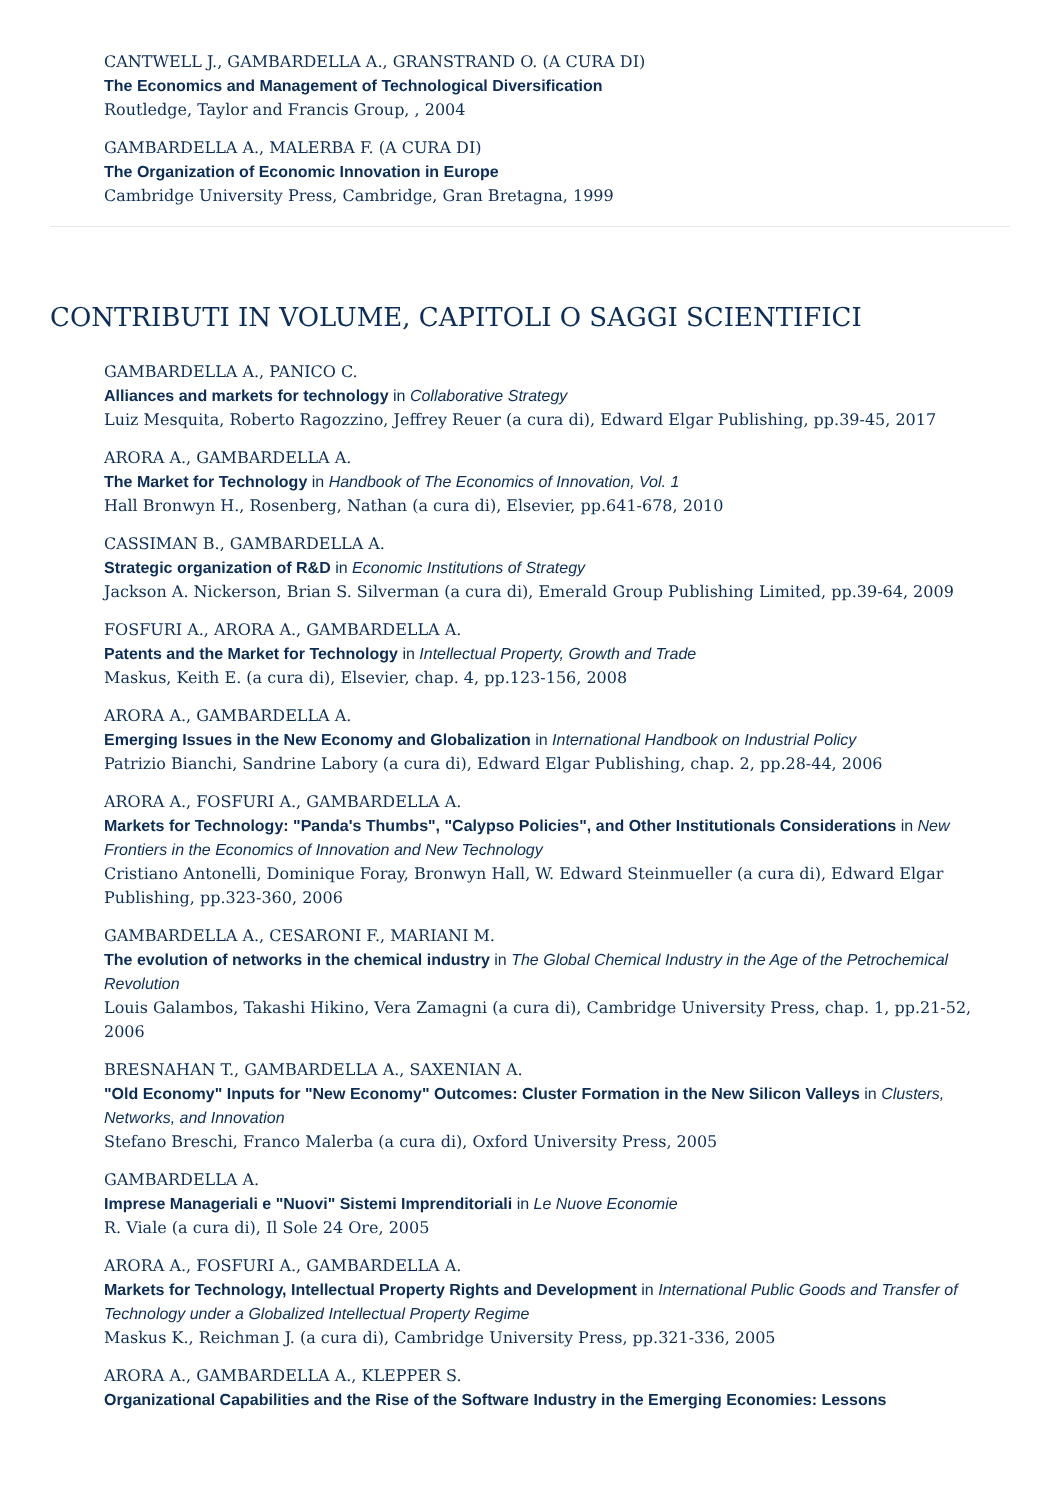CANTWELL J., GAMBARDELLA A., GRANSTRAND O. (A CURA DI)
The Economics and Management of Technological Diversification
Routledge, Taylor and Francis Group, , 2004
GAMBARDELLA A., MALERBA F. (A CURA DI)
The Organization of Economic Innovation in Europe
Cambridge University Press, Cambridge, Gran Bretagna, 1999
CONTRIBUTI IN VOLUME, CAPITOLI O SAGGI SCIENTIFICI
GAMBARDELLA A., PANICO C.
Alliances and markets for technology in Collaborative Strategy
Luiz Mesquita, Roberto Ragozzino, Jeffrey Reuer (a cura di), Edward Elgar Publishing, pp.39-45, 2017
ARORA A., GAMBARDELLA A.
The Market for Technology in Handbook of The Economics of Innovation, Vol. 1
Hall Bronwyn H., Rosenberg, Nathan (a cura di), Elsevier, pp.641-678, 2010
CASSIMAN B., GAMBARDELLA A.
Strategic organization of R&D in Economic Institutions of Strategy
Jackson A. Nickerson, Brian S. Silverman (a cura di), Emerald Group Publishing Limited, pp.39-64, 2009
FOSFURI A., ARORA A., GAMBARDELLA A.
Patents and the Market for Technology in Intellectual Property, Growth and Trade
Maskus, Keith E. (a cura di), Elsevier, chap. 4, pp.123-156, 2008
ARORA A., GAMBARDELLA A.
Emerging Issues in the New Economy and Globalization in International Handbook on Industrial Policy
Patrizio Bianchi, Sandrine Labory (a cura di), Edward Elgar Publishing, chap. 2, pp.28-44, 2006
ARORA A., FOSFURI A., GAMBARDELLA A.
Markets for Technology: "Panda's Thumbs", "Calypso Policies", and Other Institutionals Considerations in New Frontiers in the Economics of Innovation and New Technology
Cristiano Antonelli, Dominique Foray, Bronwyn Hall, W. Edward Steinmueller (a cura di), Edward Elgar Publishing, pp.323-360, 2006
GAMBARDELLA A., CESARONI F., MARIANI M.
The evolution of networks in the chemical industry in The Global Chemical Industry in the Age of the Petrochemical Revolution
Louis Galambos, Takashi Hikino, Vera Zamagni (a cura di), Cambridge University Press, chap. 1, pp.21-52, 2006
BRESNAHAN T., GAMBARDELLA A., SAXENIAN A.
"Old Economy" Inputs for "New Economy" Outcomes: Cluster Formation in the New Silicon Valleys in Clusters, Networks, and Innovation
Stefano Breschi, Franco Malerba (a cura di), Oxford University Press, 2005
GAMBARDELLA A.
Imprese Manageriali e "Nuovi" Sistemi Imprenditoriali in Le Nuove Economie
R. Viale (a cura di), Il Sole 24 Ore, 2005
ARORA A., FOSFURI A., GAMBARDELLA A.
Markets for Technology, Intellectual Property Rights and Development in International Public Goods and Transfer of Technology under a Globalized Intellectual Property Regime
Maskus K., Reichman J. (a cura di), Cambridge University Press, pp.321-336, 2005
ARORA A., GAMBARDELLA A., KLEPPER S.
Organizational Capabilities and the Rise of the Software Industry in the Emerging Economies: Lessons